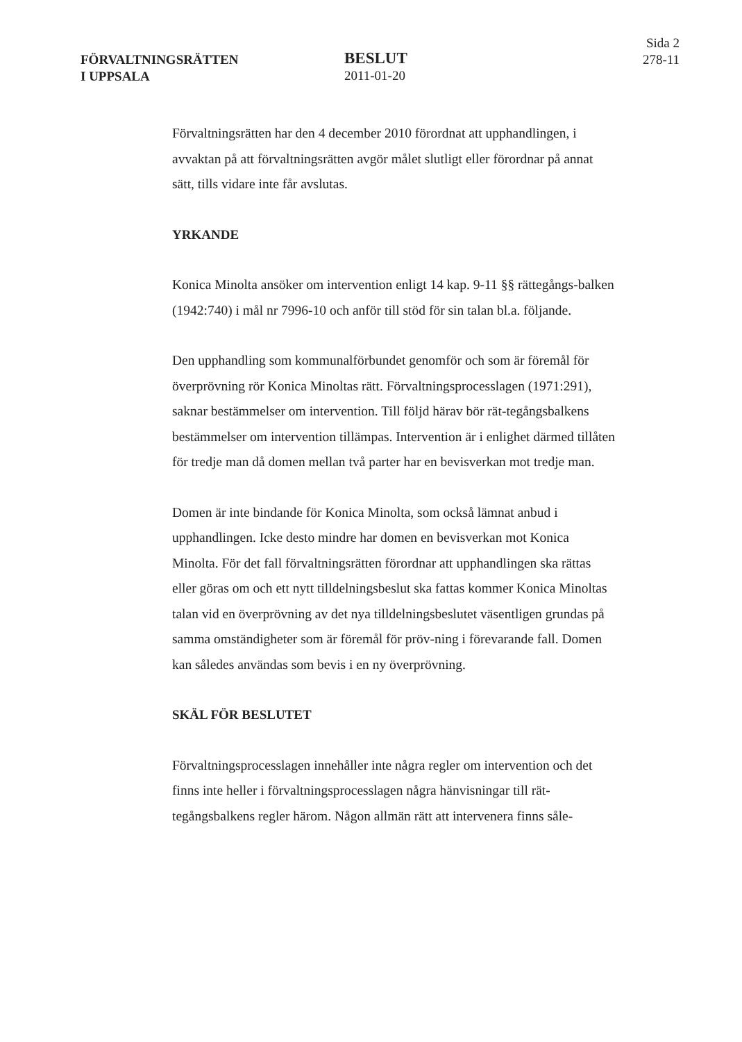FÖRVALTNINGSRÄTTEN
I UPPSALA
BESLUT
2011-01-20
Sida 2
278-11
Förvaltningsrätten har den 4 december 2010 förordnat att upphandlingen, i avvaktan på att förvaltningsrätten avgör målet slutligt eller förordnar på annat sätt, tills vidare inte får avslutas.
YRKANDE
Konica Minolta ansöker om intervention enligt 14 kap. 9-11 §§ rättegångs-balken (1942:740) i mål nr 7996-10 och anför till stöd för sin talan bl.a. följande.
Den upphandling som kommunalförbundet genomför och som är föremål för överprövning rör Konica Minoltas rätt. Förvaltningsprocesslagen (1971:291), saknar bestämmelser om intervention. Till följd härav bör rät-tegångsbalkens bestämmelser om intervention tillämpas. Intervention är i enlighet därmed tillåten för tredje man då domen mellan två parter har en bevisverkan mot tredje man.
Domen är inte bindande för Konica Minolta, som också lämnat anbud i upphandlingen. Icke desto mindre har domen en bevisverkan mot Konica Minolta. För det fall förvaltningsrätten förordnar att upphandlingen ska rättas eller göras om och ett nytt tilldelningsbeslut ska fattas kommer Konica Minoltas talan vid en överprövning av det nya tilldelningsbeslutet väsentligen grundas på samma omständigheter som är föremål för pröv-ning i förevarande fall. Domen kan således användas som bevis i en ny överprövning.
SKÄL FÖR BESLUTET
Förvaltningsprocesslagen innehåller inte några regler om intervention och det finns inte heller i förvaltningsprocesslagen några hänvisningar till rät-tegångsbalkens regler härom. Någon allmän rätt att intervenera finns såle-